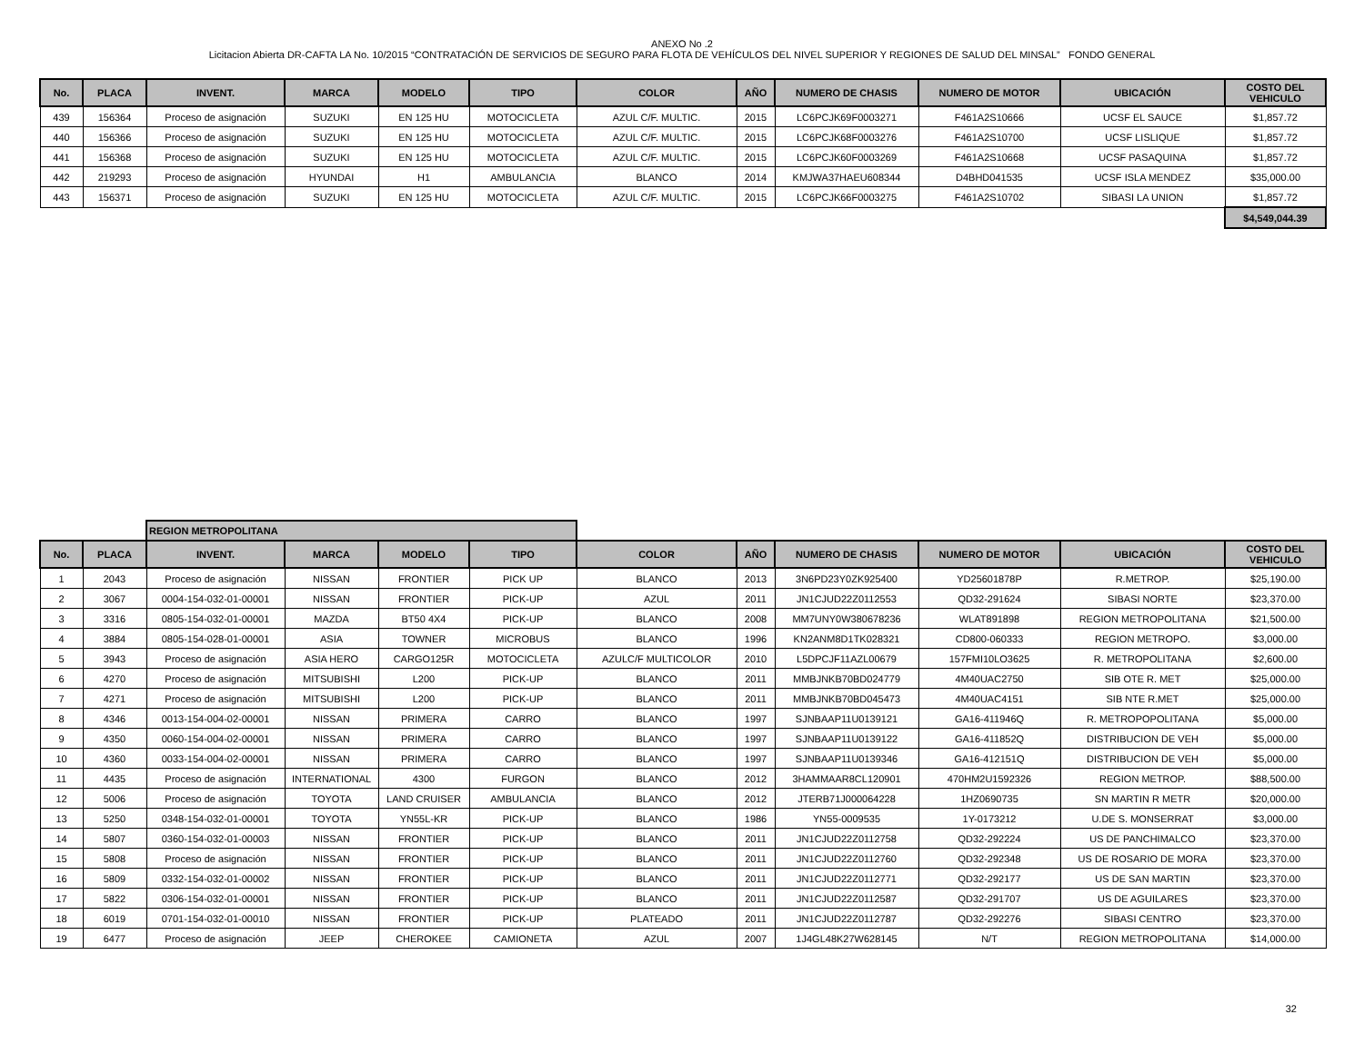ANEXO No .2
Licitacion Abierta DR-CAFTA LA No. 10/2015 “CONTRATACIÓN DE SERVICIOS DE SEGURO PARA FLOTA DE VEHÍCULOS DEL NIVEL SUPERIOR Y REGIONES DE SALUD DEL MINSAL” FONDO GENERAL
| No. | PLACA | INVENT. | MARCA | MODELO | TIPO | COLOR | AÑO | NUMERO DE CHASIS | NUMERO DE MOTOR | UBICACIÓN | COSTO DEL VEHICULO |
| --- | --- | --- | --- | --- | --- | --- | --- | --- | --- | --- | --- |
| 439 | 156364 | Proceso de asignación | SUZUKI | EN 125 HU | MOTOCICLETA | AZUL C/F. MULTIC. | 2015 | LC6PCJK69F0003271 | F461A2S10666 | UCSF EL SAUCE | $1,857.72 |
| 440 | 156366 | Proceso de asignación | SUZUKI | EN 125 HU | MOTOCICLETA | AZUL C/F. MULTIC. | 2015 | LC6PCJK68F0003276 | F461A2S10700 | UCSF LISLIQUE | $1,857.72 |
| 441 | 156368 | Proceso de asignación | SUZUKI | EN 125 HU | MOTOCICLETA | AZUL C/F. MULTIC. | 2015 | LC6PCJK60F0003269 | F461A2S10668 | UCSF PASAQUINA | $1,857.72 |
| 442 | 219293 | Proceso de asignación | HYUNDAI | H1 | AMBULANCIA | BLANCO | 2014 | KMJWA37HAEU608344 | D4BHD041535 | UCSF ISLA MENDEZ | $35,000.00 |
| 443 | 156371 | Proceso de asignación | SUZUKI | EN 125 HU | MOTOCICLETA | AZUL C/F. MULTIC. | 2015 | LC6PCJK66F0003275 | F461A2S10702 | SIBASI LA UNION | $1,857.72 |
| | | | | | | | | | | | $4,549,044.39 |
| | | REGION METROPOLITANA | | | | | | | | | |
| No. | PLACA | INVENT. | MARCA | MODELO | TIPO | COLOR | AÑO | NUMERO DE CHASIS | NUMERO DE MOTOR | UBICACIÓN | COSTO DEL VEHICULO |
| 1 | 2043 | Proceso de asignación | NISSAN | FRONTIER | PICK UP | BLANCO | 2013 | 3N6PD23Y0ZK925400 | YD25601878P | R.METROP. | $25,190.00 |
| 2 | 3067 | 0004-154-032-01-00001 | NISSAN | FRONTIER | PICK-UP | AZUL | 2011 | JN1CJUD22Z0112553 | QD32-291624 | SIBASI NORTE | $23,370.00 |
| 3 | 3316 | 0805-154-032-01-00001 | MAZDA | BT50 4X4 | PICK-UP | BLANCO | 2008 | MM7UNY0W380678236 | WLAT891898 | REGION METROPOLITANA | $21,500.00 |
| 4 | 3884 | 0805-154-028-01-00001 | ASIA | TOWNER | MICROBUS | BLANCO | 1996 | KN2ANM8D1TK028321 | CD800-060333 | REGION METROPO. | $3,000.00 |
| 5 | 3943 | Proceso de asignación | ASIA HERO | CARGO125R | MOTOCICLETA | AZULC/F MULTICOLOR | 2010 | L5DPCJF11AZL00679 | 157FMI10LO3625 | R. METROPOLITANA | $2,600.00 |
| 6 | 4270 | Proceso de asignación | MITSUBISHI | L200 | PICK-UP | BLANCO | 2011 | MMBJNKB70BD024779 | 4M40UAC2750 | SIB OTE R. MET | $25,000.00 |
| 7 | 4271 | Proceso de asignación | MITSUBISHI | L200 | PICK-UP | BLANCO | 2011 | MMBJNKB70BD045473 | 4M40UAC4151 | SIB NTE R.MET | $25,000.00 |
| 8 | 4346 | 0013-154-004-02-00001 | NISSAN | PRIMERA | CARRO | BLANCO | 1997 | SJNBAAP11U0139121 | GA16-411946Q | R. METROPOPOLITANA | $5,000.00 |
| 9 | 4350 | 0060-154-004-02-00001 | NISSAN | PRIMERA | CARRO | BLANCO | 1997 | SJNBAAP11U0139122 | GA16-411852Q | DISTRIBUCION DE VEH | $5,000.00 |
| 10 | 4360 | 0033-154-004-02-00001 | NISSAN | PRIMERA | CARRO | BLANCO | 1997 | SJNBAAP11U0139346 | GA16-412151Q | DISTRIBUCION DE VEH | $5,000.00 |
| 11 | 4435 | Proceso de asignación | INTERNATIONAL | 4300 | FURGON | BLANCO | 2012 | 3HAMMAAR8CL120901 | 470HM2U1592326 | REGION METROP. | $88,500.00 |
| 12 | 5006 | Proceso de asignación | TOYOTA | LAND CRUISER | AMBULANCIA | BLANCO | 2012 | JTERB71J000064228 | 1HZ0690735 | SN MARTIN R METR | $20,000.00 |
| 13 | 5250 | 0348-154-032-01-00001 | TOYOTA | YN55L-KR | PICK-UP | BLANCO | 1986 | YN55-0009535 | 1Y-0173212 | U.DE S. MONSERRAT | $3,000.00 |
| 14 | 5807 | 0360-154-032-01-00003 | NISSAN | FRONTIER | PICK-UP | BLANCO | 2011 | JN1CJUD22Z0112758 | QD32-292224 | US DE PANCHIMALCO | $23,370.00 |
| 15 | 5808 | Proceso de asignación | NISSAN | FRONTIER | PICK-UP | BLANCO | 2011 | JN1CJUD22Z0112760 | QD32-292348 | US DE ROSARIO DE MORA | $23,370.00 |
| 16 | 5809 | 0332-154-032-01-00002 | NISSAN | FRONTIER | PICK-UP | BLANCO | 2011 | JN1CJUD22Z0112771 | QD32-292177 | US DE SAN MARTIN | $23,370.00 |
| 17 | 5822 | 0306-154-032-01-00001 | NISSAN | FRONTIER | PICK-UP | BLANCO | 2011 | JN1CJUD22Z0112587 | QD32-291707 | US DE AGUILARES | $23,370.00 |
| 18 | 6019 | 0701-154-032-01-00010 | NISSAN | FRONTIER | PICK-UP | PLATEADO | 2011 | JN1CJUD22Z0112787 | QD32-292276 | SIBASI CENTRO | $23,370.00 |
| 19 | 6477 | Proceso de asignación | JEEP | CHEROKEE | CAMIONETA | AZUL | 2007 | 1J4GL48K27W628145 | N/T | REGION METROPOLITANA | $14,000.00 |
32